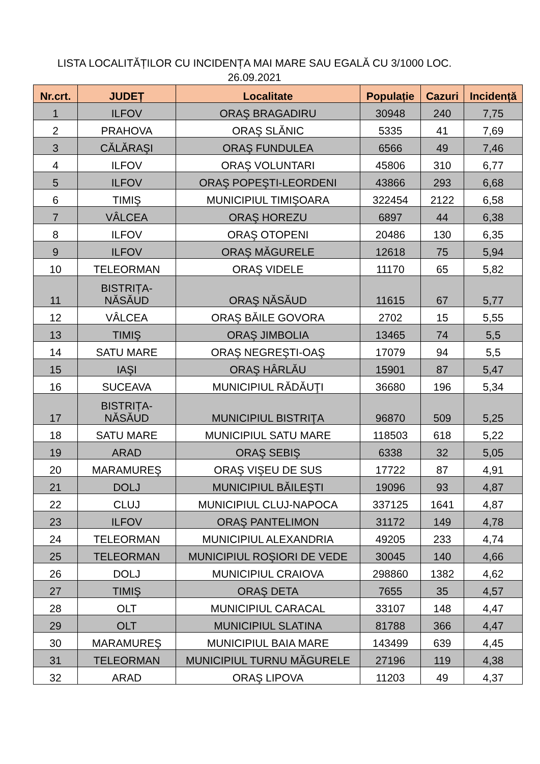LISTA LOCALITĂȚILOR CU INCIDENȚA MAI MARE SAU EGALĂ CU 3/1000 LOC.
26.09.2021
| Nr.crt. | JUDEȚ | Localitate | Populație | Cazuri | Incidență |
| --- | --- | --- | --- | --- | --- |
| 1 | ILFOV | ORAŞ BRAGADIRU | 30948 | 240 | 7,75 |
| 2 | PRAHOVA | ORAŞ SLĂNIC | 5335 | 41 | 7,69 |
| 3 | CĂLĂRAŞI | ORAŞ FUNDULEA | 6566 | 49 | 7,46 |
| 4 | ILFOV | ORAŞ VOLUNTARI | 45806 | 310 | 6,77 |
| 5 | ILFOV | ORAŞ POPEŞTI-LEORDENI | 43866 | 293 | 6,68 |
| 6 | TIMIŞ | MUNICIPIUL TIMIŞOARA | 322454 | 2122 | 6,58 |
| 7 | VÂLCEA | ORAŞ HOREZU | 6897 | 44 | 6,38 |
| 8 | ILFOV | ORAŞ OTOPENI | 20486 | 130 | 6,35 |
| 9 | ILFOV | ORAŞ MĂGURELE | 12618 | 75 | 5,94 |
| 10 | TELEORMAN | ORAŞ VIDELE | 11170 | 65 | 5,82 |
| 11 | BISTRIȚA- NĂSĂUD | ORAŞ NĂSĂUD | 11615 | 67 | 5,77 |
| 12 | VÂLCEA | ORAŞ BĂILE GOVORA | 2702 | 15 | 5,55 |
| 13 | TIMIŞ | ORAŞ JIMBOLIA | 13465 | 74 | 5,5 |
| 14 | SATU MARE | ORAŞ NEGREŞTI-OAŞ | 17079 | 94 | 5,5 |
| 15 | IAŞI | ORAŞ HÂRLĂU | 15901 | 87 | 5,47 |
| 16 | SUCEAVA | MUNICIPIUL RĂDĂUŢI | 36680 | 196 | 5,34 |
| 17 | BISTRIȚA- NĂSĂUD | MUNICIPIUL BISTRIŢA | 96870 | 509 | 5,25 |
| 18 | SATU MARE | MUNICIPIUL SATU MARE | 118503 | 618 | 5,22 |
| 19 | ARAD | ORAŞ SEBIŞ | 6338 | 32 | 5,05 |
| 20 | MARAMUREŞ | ORAŞ VIŞEU DE SUS | 17722 | 87 | 4,91 |
| 21 | DOLJ | MUNICIPIUL BĂILEŞTI | 19096 | 93 | 4,87 |
| 22 | CLUJ | MUNICIPIUL CLUJ-NAPOCA | 337125 | 1641 | 4,87 |
| 23 | ILFOV | ORAŞ PANTELIMON | 31172 | 149 | 4,78 |
| 24 | TELEORMAN | MUNICIPIUL ALEXANDRIA | 49205 | 233 | 4,74 |
| 25 | TELEORMAN | MUNICIPIUL ROŞIORI DE VEDE | 30045 | 140 | 4,66 |
| 26 | DOLJ | MUNICIPIUL CRAIOVA | 298860 | 1382 | 4,62 |
| 27 | TIMIŞ | ORAŞ DETA | 7655 | 35 | 4,57 |
| 28 | OLT | MUNICIPIUL CARACAL | 33107 | 148 | 4,47 |
| 29 | OLT | MUNICIPIUL SLATINA | 81788 | 366 | 4,47 |
| 30 | MARAMUREŞ | MUNICIPIUL BAIA MARE | 143499 | 639 | 4,45 |
| 31 | TELEORMAN | MUNICIPIUL TURNU MĂGURELE | 27196 | 119 | 4,38 |
| 32 | ARAD | ORAŞ LIPOVA | 11203 | 49 | 4,37 |